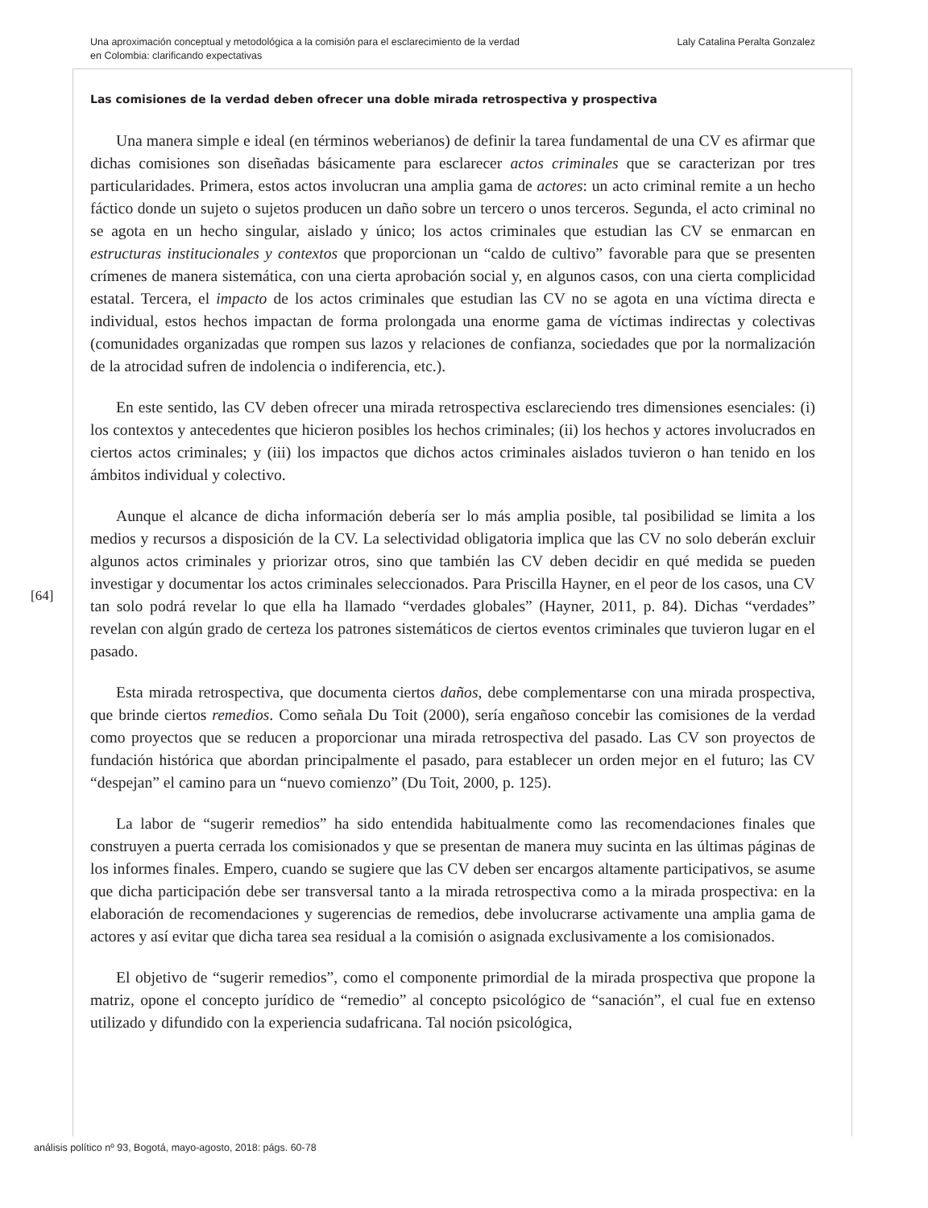Una aproximación conceptual y metodológica a la comisión para el esclarecimiento de la verdad
en Colombia: clarificando expectativas
Laly Catalina Peralta Gonzalez
Las comisiones de la verdad deben ofrecer una doble mirada retrospectiva y prospectiva
Una manera simple e ideal (en términos weberianos) de definir la tarea fundamental de una CV es afirmar que dichas comisiones son diseñadas básicamente para esclarecer actos criminales que se caracterizan por tres particularidades. Primera, estos actos involucran una amplia gama de actores: un acto criminal remite a un hecho fáctico donde un sujeto o sujetos producen un daño sobre un tercero o unos terceros. Segunda, el acto criminal no se agota en un hecho singular, aislado y único; los actos criminales que estudian las CV se enmarcan en estructuras institucionales y contextos que proporcionan un “caldo de cultivo” favorable para que se presenten crímenes de manera sistemática, con una cierta aprobación social y, en algunos casos, con una cierta complicidad estatal. Tercera, el impacto de los actos criminales que estudian las CV no se agota en una víctima directa e individual, estos hechos impactan de forma prolongada una enorme gama de víctimas indirectas y colectivas (comunidades organizadas que rompen sus lazos y relaciones de confianza, sociedades que por la normalización de la atrocidad sufren de indolencia o indiferencia, etc.).
En este sentido, las CV deben ofrecer una mirada retrospectiva esclareciendo tres dimensiones esenciales: (i) los contextos y antecedentes que hicieron posibles los hechos criminales; (ii) los hechos y actores involucrados en ciertos actos criminales; y (iii) los impactos que dichos actos criminales aislados tuvieron o han tenido en los ámbitos individual y colectivo.
Aunque el alcance de dicha información debería ser lo más amplia posible, tal posibilidad se limita a los medios y recursos a disposición de la CV. La selectividad obligatoria implica que las CV no solo deberán excluir algunos actos criminales y priorizar otros, sino que también las CV deben decidir en qué medida se pueden investigar y documentar los actos criminales seleccionados. Para Priscilla Hayner, en el peor de los casos, una CV tan solo podrá revelar lo que ella ha llamado “verdades globales” (Hayner, 2011, p. 84). Dichas “verdades” revelan con algún grado de certeza los patrones sistemáticos de ciertos eventos criminales que tuvieron lugar en el pasado.
Esta mirada retrospectiva, que documenta ciertos daños, debe complementarse con una mirada prospectiva, que brinde ciertos remedios. Como señala Du Toit (2000), sería engañoso concebir las comisiones de la verdad como proyectos que se reducen a proporcionar una mirada retrospectiva del pasado. Las CV son proyectos de fundación histórica que abordan principalmente el pasado, para establecer un orden mejor en el futuro; las CV “despejan” el camino para un “nuevo comienzo” (Du Toit, 2000, p. 125).
La labor de “sugerir remedios” ha sido entendida habitualmente como las recomendaciones finales que construyen a puerta cerrada los comisionados y que se presentan de manera muy sucinta en las últimas páginas de los informes finales. Empero, cuando se sugiere que las CV deben ser encargos altamente participativos, se asume que dicha participación debe ser transversal tanto a la mirada retrospectiva como a la mirada prospectiva: en la elaboración de recomendaciones y sugerencias de remedios, debe involucrarse activamente una amplia gama de actores y así evitar que dicha tarea sea residual a la comisión o asignada exclusivamente a los comisionados.
El objetivo de “sugerir remedios”, como el componente primordial de la mirada prospectiva que propone la matriz, opone el concepto jurídico de “remedio” al concepto psicológico de “sanación”, el cual fue en extenso utilizado y difundido con la experiencia sudafricana. Tal noción psicológica,
[64]
análisis político nº 93, Bogotá, mayo-agosto, 2018: págs. 60-78